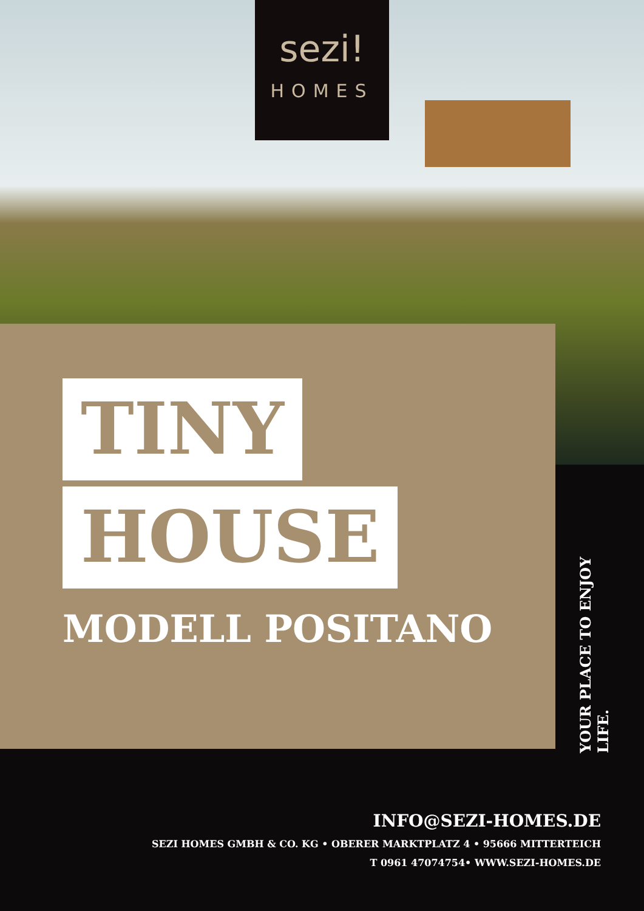sezi!
HOMES
TINY
HOUSE
MODELL POSITANO
YOUR PLACE TO ENJOY LIFE.
INFO@SEZI-HOMES.DE
SEZI HOMES GMBH & CO. KG • OBERER MARKTPLATZ 4 • 95666 MITTERTEICH
T 0961 47074754• WWW.SEZI-HOMES.DE